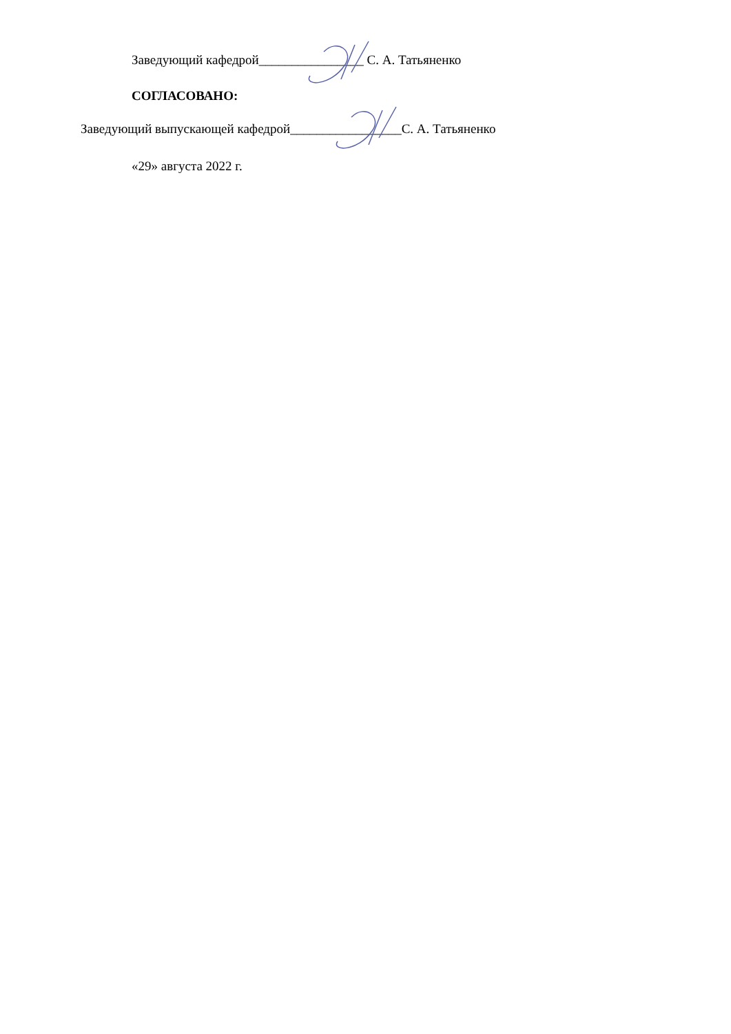Заведующий кафедрой________________ С. А. Татьяненко
СОГЛАСОВАНО:
Заведующий выпускающей кафедрой_________________С. А. Татьяненко
«29» августа 2022 г.